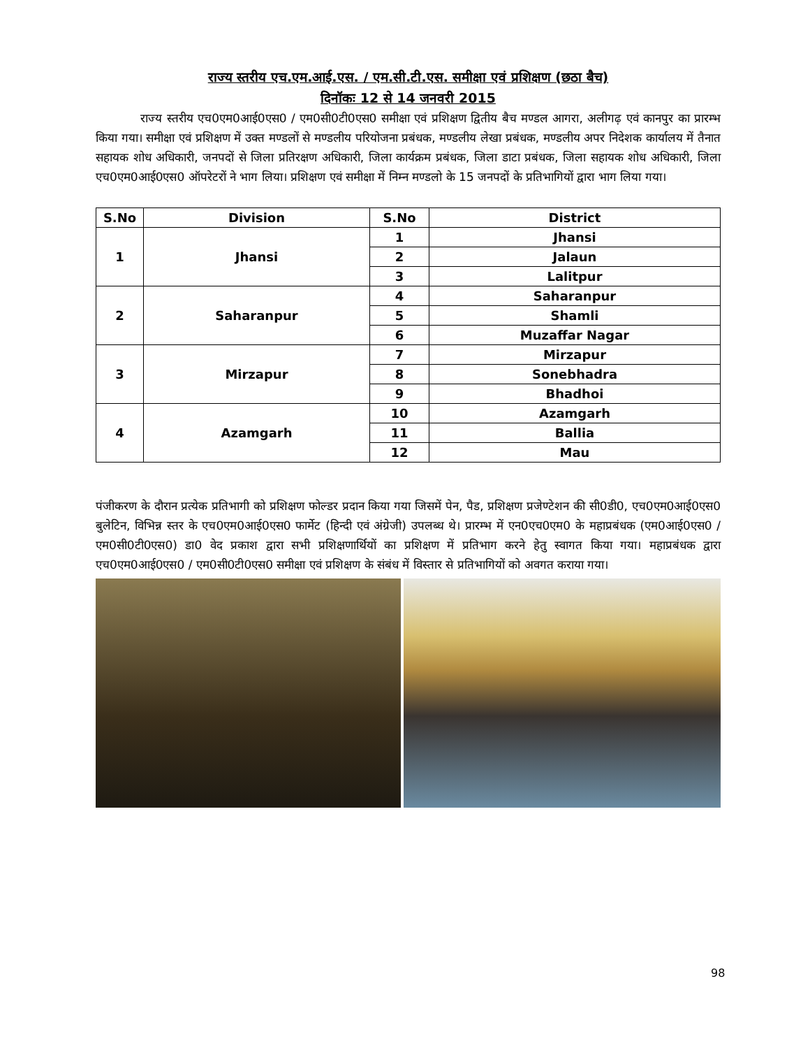राज्य स्तरीय एच.एम.आई.एस. / एम.सी.टी.एस. समीक्षा एवं प्रशिक्षण (छठा बैच)
दिनॉकः 12 से 14 जनवरी 2015
राज्य स्तरीय एच0एम0आई0एस0 / एम0सी0टी0एस0 समीक्षा एवं प्रशिक्षण द्वितीय बैच मण्डल आगरा, अलीगढ़ एवं कानपुर का प्रारम्भ किया गया। समीक्षा एवं प्रशिक्षण में उक्त मण्डलों से मण्डलीय परियोजना प्रबंधक, मण्डलीय लेखा प्रबंधक, मण्डलीय अपर निदेशक कार्यालय में तैनात सहायक शोध अधिकारी, जनपदों से जिला प्रतिरक्षण अधिकारी, जिला कार्यक्रम प्रबंधक, जिला डाटा प्रबंधक, जिला सहायक शोध अधिकारी, जिला एच0एम0आई0एस0 ऑपरेटरों ने भाग लिया। प्रशिक्षण एवं समीक्षा में निम्न मण्डलो के 15 जनपदों के प्रतिभागियों द्वारा भाग लिया गया।
| S.No | Division | S.No | District |
| --- | --- | --- | --- |
| 1 | Jhansi | 1 | Jhansi |
| | | 2 | Jalaun |
| | | 3 | Lalitpur |
| 2 | Saharanpur | 4 | Saharanpur |
| | | 5 | Shamli |
| | | 6 | Muzaffar Nagar |
| 3 | Mirzapur | 7 | Mirzapur |
| | | 8 | Sonebhadra |
| | | 9 | Bhadhoi |
| 4 | Azamgarh | 10 | Azamgarh |
| | | 11 | Ballia |
| | | 12 | Mau |
पंजीकरण के दौरान प्रत्येक प्रतिभागी को प्रशिक्षण फोल्डर प्रदान किया गया जिसमें पेन, पैड, प्रशिक्षण प्रजेण्टेशन की सी0डी0, एच0एम0आई0एस0 बुलेटिन, विभिन्न स्तर के एच0एम0आई0एस0 फार्मेट (हिन्दी एवं अंग्रेजी) उपलब्ध थे। प्रारम्भ में एन0एच0एम0 के महाप्रबंधक (एम0आई0एस0 / एम0सी0टी0एस0) डा0 वेद प्रकाश द्वारा सभी प्रशिक्षणार्थियों का प्रशिक्षण में प्रतिभाग करने हेतु स्वागत किया गया। महाप्रबंधक द्वारा एच0एम0आई0एस0 / एम0सी0टी0एस0 समीक्षा एवं प्रशिक्षण के संबंध में विस्तार से प्रतिभागियों को अवगत कराया गया।
98